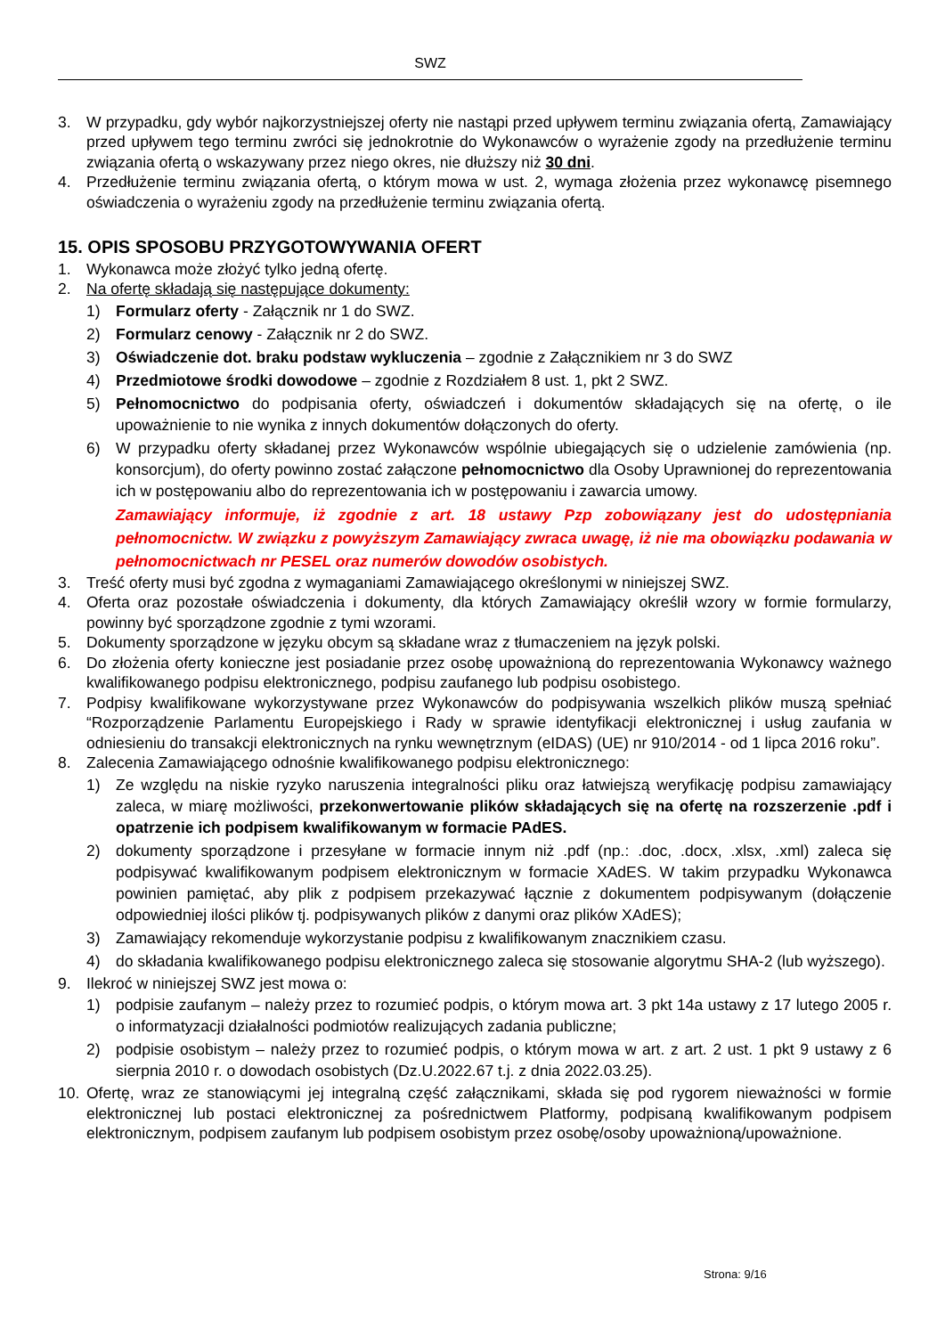SWZ
3. W przypadku, gdy wybór najkorzystniejszej oferty nie nastąpi przed upływem terminu związania ofertą, Zamawiający przed upływem tego terminu zwróci się jednokrotnie do Wykonawców o wyrażenie zgody na przedłużenie terminu związania ofertą o wskazywany przez niego okres, nie dłuższy niż 30 dni.
4. Przedłużenie terminu związania ofertą, o którym mowa w ust. 2, wymaga złożenia przez wykonawcę pisemnego oświadczenia o wyrażeniu zgody na przedłużenie terminu związania ofertą.
15. OPIS SPOSOBU PRZYGOTOWYWANIA OFERT
1. Wykonawca może złożyć tylko jedną ofertę.
2. Na ofertę składają się następujące dokumenty:
1) Formularz oferty - Załącznik nr 1 do SWZ.
2) Formularz cenowy - Załącznik nr 2 do SWZ.
3) Oświadczenie dot. braku podstaw wykluczenia – zgodnie z Załącznikiem nr 3 do SWZ
4) Przedmiotowe środki dowodowe – zgodnie z Rozdziałem 8 ust. 1, pkt 2 SWZ.
5) Pełnomocnictwo do podpisania oferty, oświadczeń i dokumentów składających się na ofertę, o ile upoważnienie to nie wynika z innych dokumentów dołączonych do oferty.
6) W przypadku oferty składanej przez Wykonawców wspólnie ubiegających się o udzielenie zamówienia (np. konsorcjum), do oferty powinno zostać załączone pełnomocnictwo dla Osoby Uprawnionej do reprezentowania ich w postępowaniu albo do reprezentowania ich w postępowaniu i zawarcia umowy.
Zamawiający informuje, iż zgodnie z art. 18 ustawy Pzp zobowiązany jest do udostępniania pełnomocnictw. W związku z powyższym Zamawiający zwraca uwagę, iż nie ma obowiązku podawania w pełnomocnictwach nr PESEL oraz numerów dowodów osobistych.
3. Treść oferty musi być zgodna z wymaganiami Zamawiającego określonymi w niniejszej SWZ.
4. Oferta oraz pozostałe oświadczenia i dokumenty, dla których Zamawiający określił wzory w formie formularzy, powinny być sporządzone zgodnie z tymi wzorami.
5. Dokumenty sporządzone w języku obcym są składane wraz z tłumaczeniem na język polski.
6. Do złożenia oferty konieczne jest posiadanie przez osobę upoważnioną do reprezentowania Wykonawcy ważnego kwalifikowanego podpisu elektronicznego, podpisu zaufanego lub podpisu osobistego.
7. Podpisy kwalifikowane wykorzystywane przez Wykonawców do podpisywania wszelkich plików muszą spełniać “Rozporządzenie Parlamentu Europejskiego i Rady w sprawie identyfikacji elektronicznej i usług zaufania w odniesieniu do transakcji elektronicznych na rynku wewnętrznym (eIDAS) (UE) nr 910/2014 - od 1 lipca 2016 roku”.
8. Zalecenia Zamawiającego odnośnie kwalifikowanego podpisu elektronicznego:
1) Ze względu na niskie ryzyko naruszenia integralności pliku oraz łatwiejszą weryfikację podpisu zamawiający zaleca, w miarę możliwości, przekonwertowanie plików składających się na ofertę na rozszerzenie .pdf i opatrzenie ich podpisem kwalifikowanym w formacie PAdES.
2) dokumenty sporządzone i przesyłane w formacie innym niż .pdf (np.: .doc, .docx, .xlsx, .xml) zaleca się podpisywać kwalifikowanym podpisem elektronicznym w formacie XAdES. W takim przypadku Wykonawca powinien pamiętać, aby plik z podpisem przekazywać łącznie z dokumentem podpisywanym (dołączenie odpowiedniej ilości plików tj. podpisywanych plików z danymi oraz plików XAdES);
3) Zamawiający rekomenduje wykorzystanie podpisu z kwalifikowanym znacznikiem czasu.
4) do składania kwalifikowanego podpisu elektronicznego zaleca się stosowanie algorytmu SHA-2 (lub wyższego).
9. Ilekroć w niniejszej SWZ jest mowa o:
1) podpisie zaufanym – należy przez to rozumieć podpis, o którym mowa art. 3 pkt 14a ustawy z 17 lutego 2005 r. o informatyzacji działalności podmiotów realizujących zadania publiczne;
2) podpisie osobistym – należy przez to rozumieć podpis, o którym mowa w art. z art. 2 ust. 1 pkt 9 ustawy z 6 sierpnia 2010 r. o dowodach osobistych (Dz.U.2022.67 t.j. z dnia 2022.03.25).
10. Ofertę, wraz ze stanowiącymi jej integralną część załącznikami, składa się pod rygorem nieważności w formie elektronicznej lub postaci elektronicznej za pośrednictwem Platformy, podpisaną kwalifikowanym podpisem elektronicznym, podpisem zaufanym lub podpisem osobistym przez osobę/osoby upoważnioną/upoważnione.
Strona: 9/16